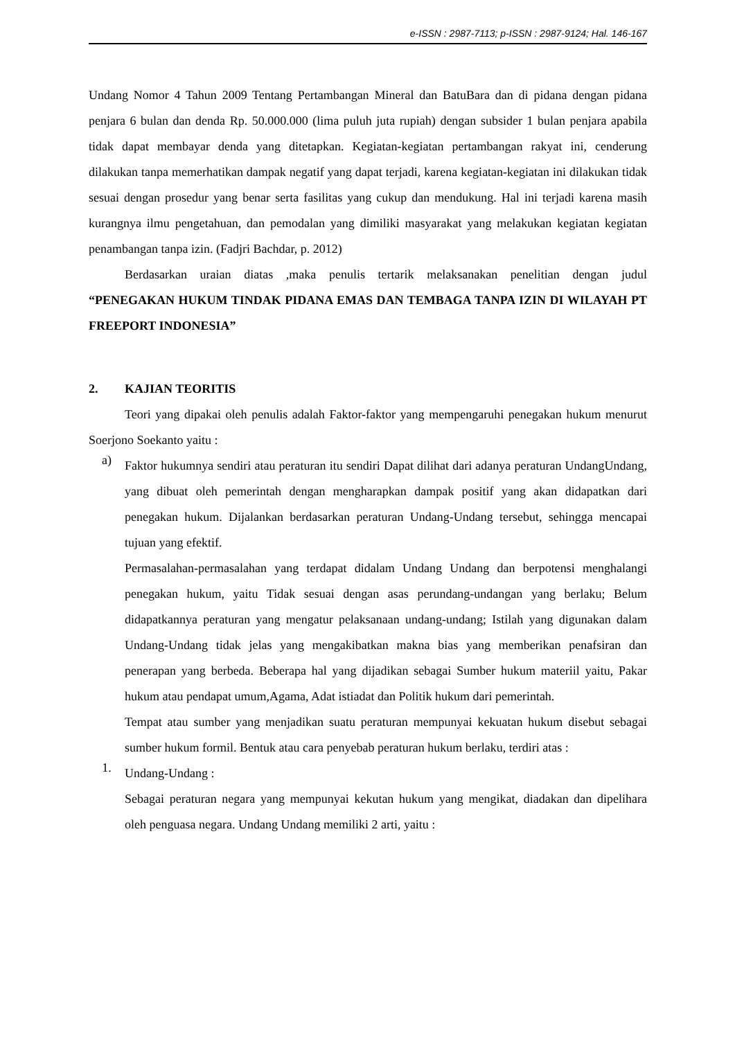e-ISSN : 2987-7113; p-ISSN : 2987-9124; Hal. 146-167
Undang Nomor 4 Tahun 2009 Tentang Pertambangan Mineral dan BatuBara dan di pidana dengan pidana penjara 6 bulan dan denda Rp. 50.000.000 (lima puluh juta rupiah) dengan subsider 1 bulan penjara apabila tidak dapat membayar denda yang ditetapkan. Kegiatan-kegiatan pertambangan rakyat ini, cenderung dilakukan tanpa memerhatikan dampak negatif yang dapat terjadi, karena kegiatan-kegiatan ini dilakukan tidak sesuai dengan prosedur yang benar serta fasilitas yang cukup dan mendukung. Hal ini terjadi karena masih kurangnya ilmu pengetahuan, dan pemodalan yang dimiliki masyarakat yang melakukan kegiatan kegiatan penambangan tanpa izin. (Fadjri Bachdar, p. 2012)
Berdasarkan uraian diatas ,maka penulis tertarik melaksanakan penelitian dengan judul “PENEGAKAN HUKUM TINDAK PIDANA EMAS DAN TEMBAGA TANPA IZIN DI WILAYAH PT FREEPORT INDONESIA”
2. KAJIAN TEORITIS
Teori yang dipakai oleh penulis adalah Faktor-faktor yang mempengaruhi penegakan hukum menurut Soerjono Soekanto yaitu :
a)
Faktor hukumnya sendiri atau peraturan itu sendiri Dapat dilihat dari adanya peraturan UndangUndang, yang dibuat oleh pemerintah dengan mengharapkan dampak positif yang akan didapatkan dari penegakan hukum. Dijalankan berdasarkan peraturan Undang-Undang tersebut, sehingga mencapai tujuan yang efektif.
Permasalahan-permasalahan yang terdapat didalam Undang Undang dan berpotensi menghalangi penegakan hukum, yaitu Tidak sesuai dengan asas perundang-undangan yang berlaku; Belum didapatkannya peraturan yang mengatur pelaksanaan undang-undang; Istilah yang digunakan dalam Undang-Undang tidak jelas yang mengakibatkan makna bias yang memberikan penafsiran dan penerapan yang berbeda. Beberapa hal yang dijadikan sebagai Sumber hukum materiil yaitu, Pakar hukum atau pendapat umum,Agama, Adat istiadat dan Politik hukum dari pemerintah.
Tempat atau sumber yang menjadikan suatu peraturan mempunyai kekuatan hukum disebut sebagai sumber hukum formil. Bentuk atau cara penyebab peraturan hukum berlaku, terdiri atas :
1.
Undang-Undang :
Sebagai peraturan negara yang mempunyai kekutan hukum yang mengikat, diadakan dan dipelihara oleh penguasa negara. Undang Undang memiliki 2 arti, yaitu :